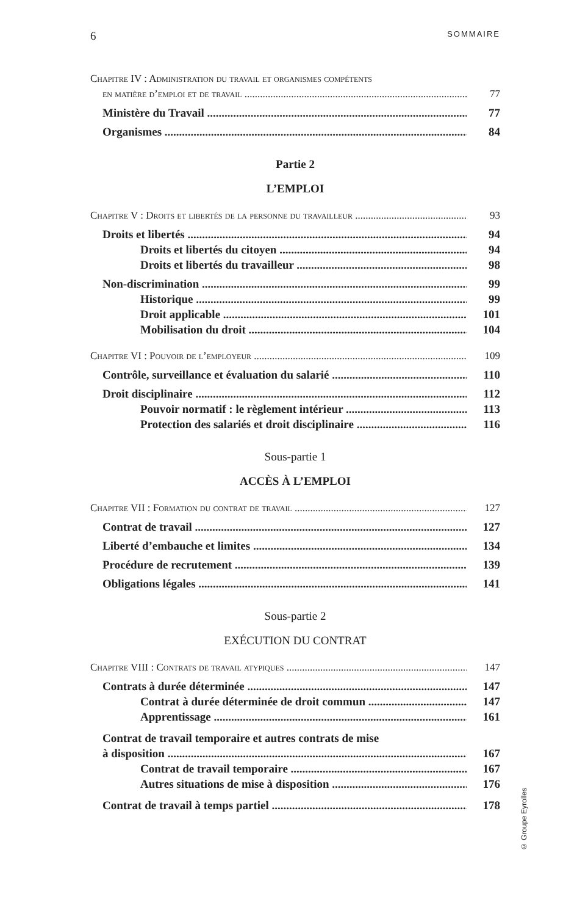6 SOMMAIRE
Chapitre IV : Administration du travail et organismes compétents
en matière d’emploi et de travail 77
Ministère du Travail 77
Organismes 84
Partie 2
L’EMPLOI
Chapitre V : Droits et libertés de la personne du travailleur 93
Droits et libertés 94
Droits et libertés du citoyen 94
Droits et libertés du travailleur 98
Non-discrimination 99
Historique 99
Droit applicable 101
Mobilisation du droit 104
Chapitre VI : Pouvoir de l’employeur 109
Contrôle, surveillance et évaluation du salarié 110
Droit disciplinaire 112
Pouvoir normatif : le règlement intérieur 113
Protection des salariés et droit disciplinaire 116
Sous-partie 1
ACCÈS À L’EMPLOI
Chapitre VII : Formation du contrat de travail 127
Contrat de travail 127
Liberté d’embauche et limites 134
Procédure de recrutement 139
Obligations légales 141
Sous-partie 2
EXÉCUTION DU CONTRAT
Chapitre VIII : Contrats de travail atypiques 147
Contrats à durée déterminée 147
Contrat à durée déterminée de droit commun 147
Apprentissage 161
Contrat de travail temporaire et autres contrats de mise
à disposition 167
Contrat de travail temporaire 167
Autres situations de mise à disposition 176
Contrat de travail à temps partiel 178
© Groupe Eyrolles